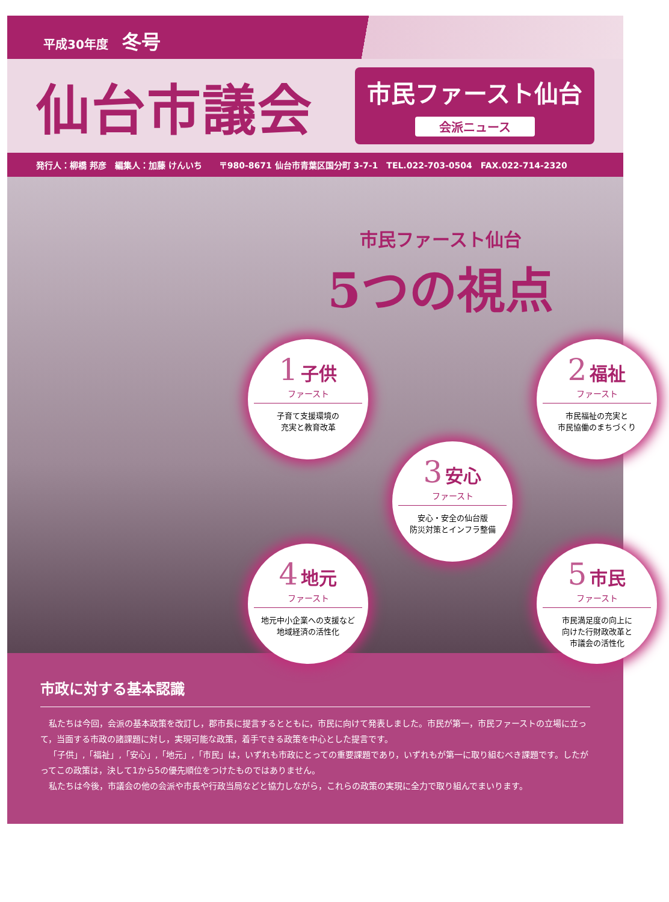平成30年度 冬号
仙台市議会
市民ファースト仙台
会派ニュース
発行人：柳橋 邦彦　編集人：加藤 けんいち　　〒980-8671 仙台市青葉区国分町 3-7-1　TEL.022-703-0504　FAX.022-714-2320
市民ファースト仙台
5つの視点
1 子供
ファースト
子育て支援環境の
充実と教育改革
2 福祉
ファースト
市民福祉の充実と
市民協働のまちづくり
3 安心
ファースト
安心・安全の仙台版
防災対策とインフラ整備
4 地元
ファースト
地元中小企業への支援など
地域経済の活性化
5 市民
ファースト
市民満足度の向上に
向けた行財政改革と
市議会の活性化
市政に対する基本認識
私たちは今回，会派の基本政策を改訂し，郡市長に提言するとともに，市民に向けて発表しました。市民が第一，市民ファーストの立場に立って，当面する市政の諸課題に対し，実現可能な政策，着手できる政策を中心とした提言です。
「子供」,「福祉」,「安心」,「地元」,「市民」は，いずれも市政にとっての重要課題であり，いずれもが第一に取り組むべき課題です。したがってこの政策は，決して1から5の優先順位をつけたものではありません。
私たちは今後，市議会の他の会派や市長や行政当局などと協力しながら，これらの政策の実現に全力で取り組んでまいります。